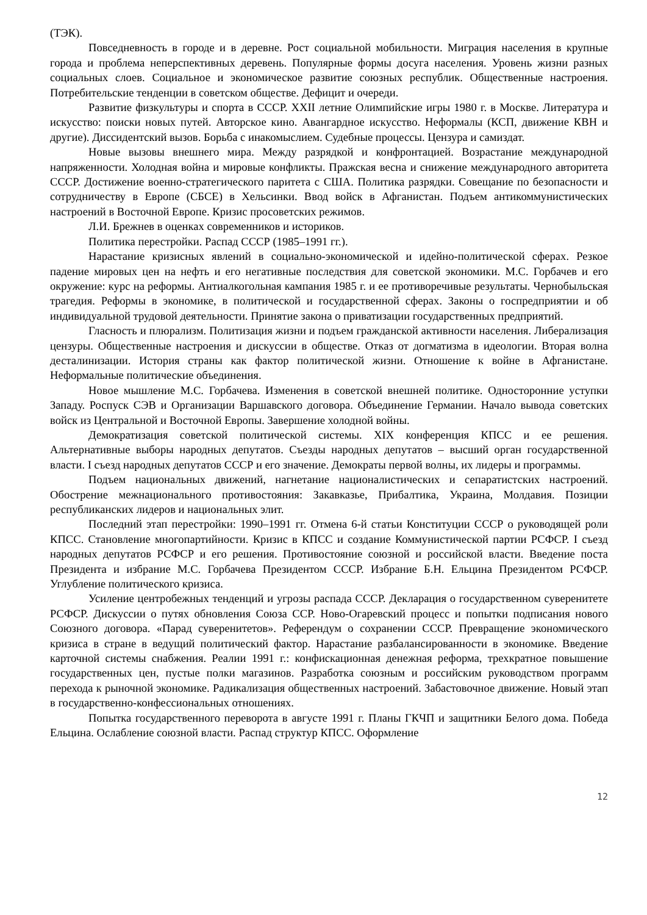(ТЭК).
Повседневность в городе и в деревне. Рост социальной мобильности. Миграция населения в крупные города и проблема неперспективных деревень. Популярные формы досуга населения. Уровень жизни разных социальных слоев. Социальное и экономическое развитие союзных республик. Общественные настроения. Потребительские тенденции в советском обществе. Дефицит и очереди.
Развитие физкультуры и спорта в СССР. XXII летние Олимпийские игры 1980 г. в Москве. Литература и искусство: поиски новых путей. Авторское кино. Авангардное искусство. Неформалы (КСП, движение КВН и другие). Диссидентский вызов. Борьба с инакомыслием. Судебные процессы. Цензура и самиздат.
Новые вызовы внешнего мира. Между разрядкой и конфронтацией. Возрастание международной напряженности. Холодная война и мировые конфликты. Пражская весна и снижение международного авторитета СССР. Достижение военно-стратегического паритета с США. Политика разрядки. Совещание по безопасности и сотрудничеству в Европе (СБСЕ) в Хельсинки. Ввод войск в Афганистан. Подъем антикоммунистических настроений в Восточной Европе. Кризис просоветских режимов.
Л.И. Брежнев в оценках современников и историков.
Политика перестройки. Распад СССР (1985–1991 гг.).
Нарастание кризисных явлений в социально-экономической и идейно-политической сферах. Резкое падение мировых цен на нефть и его негативные последствия для советской экономики. М.С. Горбачев и его окружение: курс на реформы. Антиалкогольная кампания 1985 г. и ее противоречивые результаты. Чернобыльская трагедия. Реформы в экономике, в политической и государственной сферах. Законы о госпредприятии и об индивидуальной трудовой деятельности. Принятие закона о приватизации государственных предприятий.
Гласность и плюрализм. Политизация жизни и подъем гражданской активности населения. Либерализация цензуры. Общественные настроения и дискуссии в обществе. Отказ от догматизма в идеологии. Вторая волна десталинизации. История страны как фактор политической жизни. Отношение к войне в Афганистане. Неформальные политические объединения.
Новое мышление М.С. Горбачева. Изменения в советской внешней политике. Односторонние уступки Западу. Роспуск СЭВ и Организации Варшавского договора. Объединение Германии. Начало вывода советских войск из Центральной и Восточной Европы. Завершение холодной войны.
Демократизация советской политической системы. XIX конференция КПСС и ее решения. Альтернативные выборы народных депутатов. Съезды народных депутатов – высший орган государственной власти. I съезд народных депутатов СССР и его значение. Демократы первой волны, их лидеры и программы.
Подъем национальных движений, нагнетание националистических и сепаратистских настроений. Обострение межнационального противостояния: Закавказье, Прибалтика, Украина, Молдавия. Позиции республиканских лидеров и национальных элит.
Последний этап перестройки: 1990–1991 гг. Отмена 6-й статьи Конституции СССР о руководящей роли КПСС. Становление многопартийности. Кризис в КПСС и создание Коммунистической партии РСФСР. I съезд народных депутатов РСФСР и его решения. Противостояние союзной и российской власти. Введение поста Президента и избрание М.С. Горбачева Президентом СССР. Избрание Б.Н. Ельцина Президентом РСФСР. Углубление политического кризиса.
Усиление центробежных тенденций и угрозы распада СССР. Декларация о государственном суверенитете РСФСР. Дискуссии о путях обновления Союза ССР. Ново-Огаревский процесс и попытки подписания нового Союзного договора. «Парад суверенитетов». Референдум о сохранении СССР. Превращение экономического кризиса в стране в ведущий политический фактор. Нарастание разбалансированности в экономике. Введение карточной системы снабжения. Реалии 1991 г.: конфискационная денежная реформа, трехкратное повышение государственных цен, пустые полки магазинов. Разработка союзным и российским руководством программ перехода к рыночной экономике. Радикализация общественных настроений. Забастовочное движение. Новый этап в государственно-конфессиональных отношениях.
Попытка государственного переворота в августе 1991 г. Планы ГКЧП и защитники Белого дома. Победа Ельцина. Ослабление союзной власти. Распад структур КПСС. Оформление
12